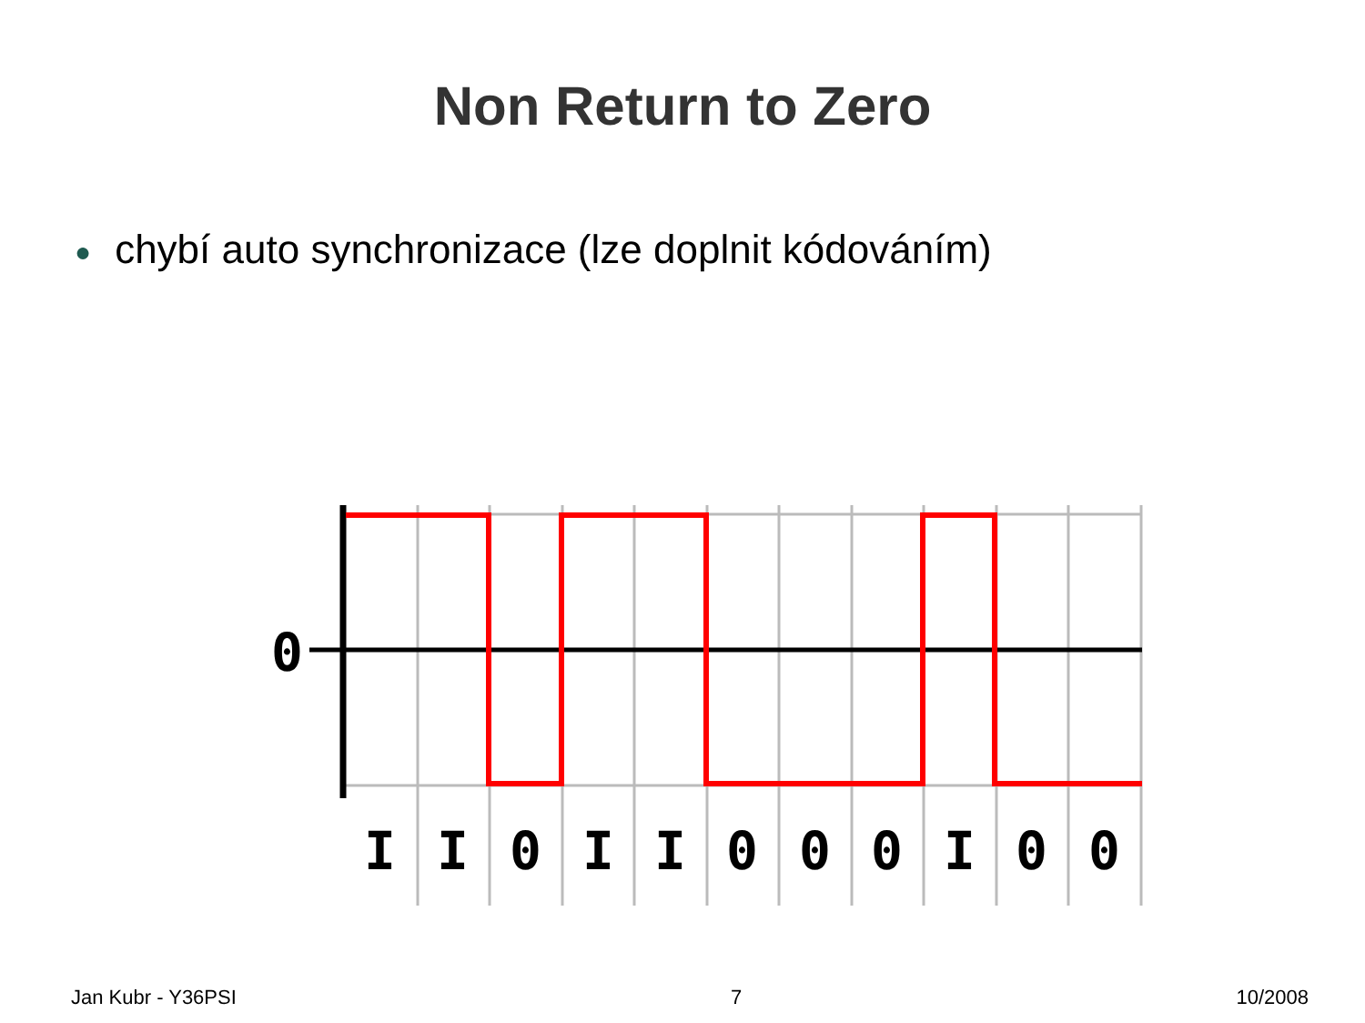Non Return to Zero
● chybí auto synchronizace (lze doplnit kódováním)
0
I
I
0
I
I
0
0
0
I
0
0
Jan Kubr - Y36PSI 7 10/2008